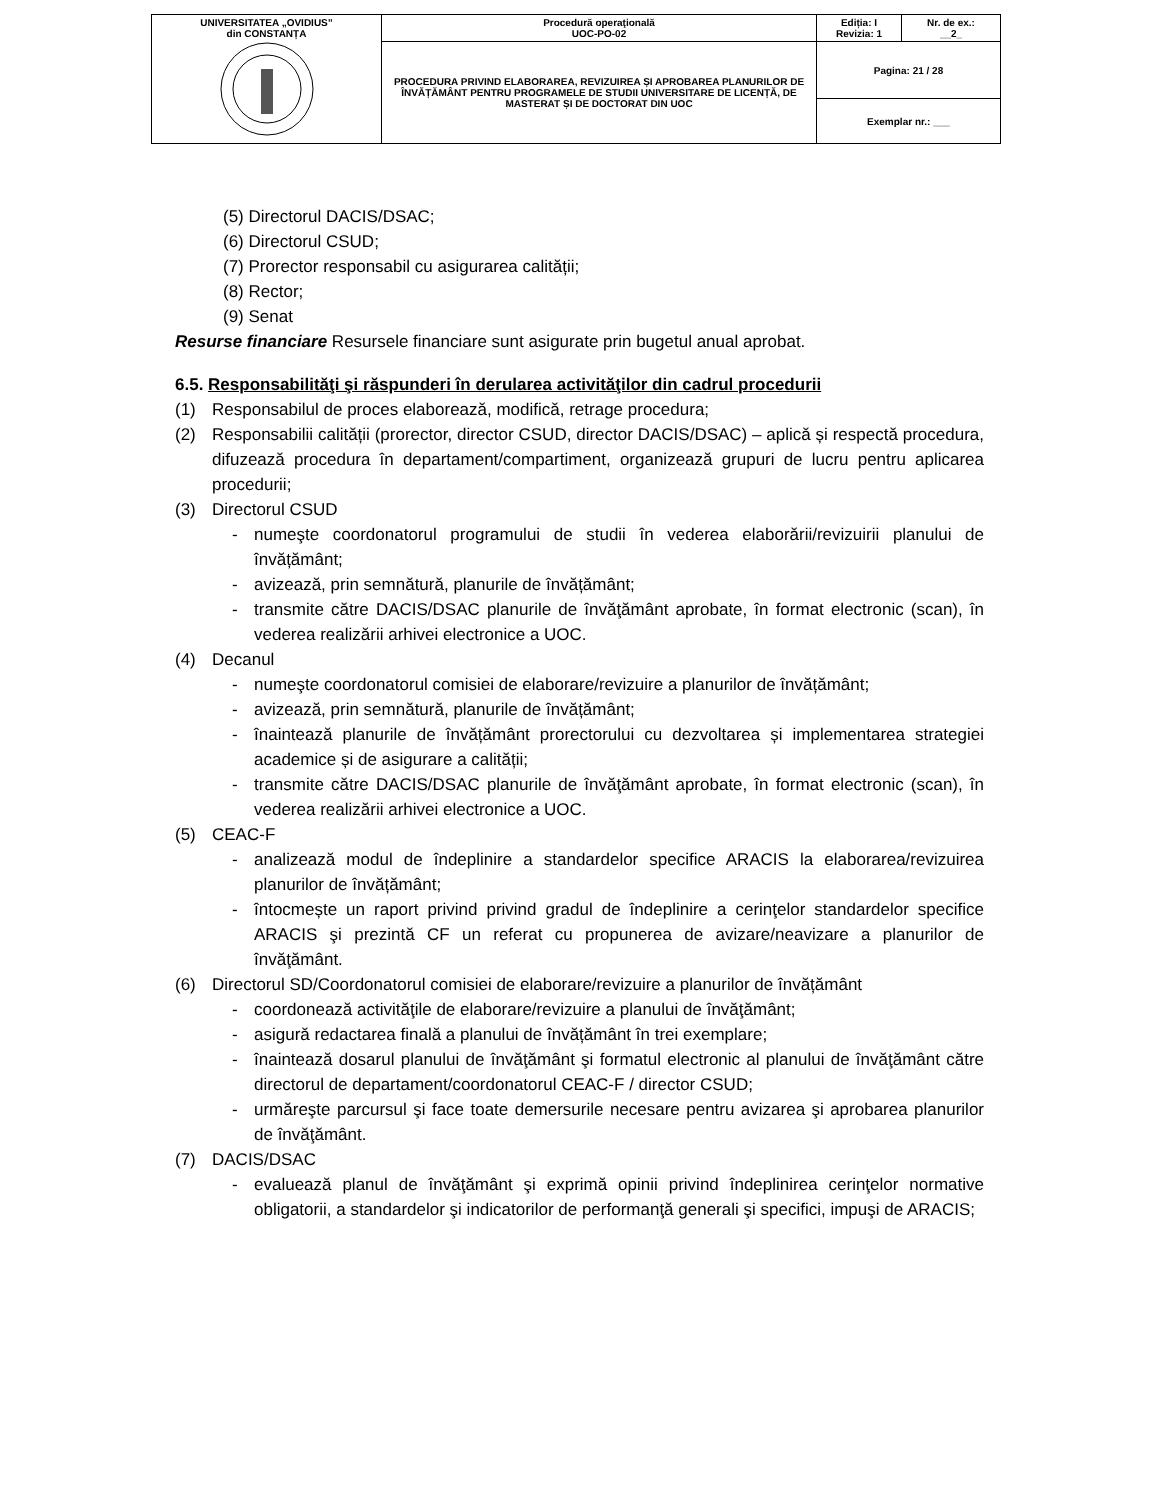| UNIVERSITATEA „OVIDIUS” din CONSTANȚA | Procedură operaţională UOC-PO-02 | Ediția: I Revizia: 1 | Nr. de ex.: __2_ |
| | PROCEDURA PRIVIND ELABORAREA, REVIZUIREA ȘI APROBAREA PLANURILOR DE ÎNVĂȚĂMÂNT PENTRU PROGRAMELE DE STUDII UNIVERSITARE DE LICENȚĂ, DE MASTERAT ȘI DE DOCTORAT DIN UOC | Pagina: 21 / 28 | |
| | | Exemplar nr.: ___ | |
(5) Directorul DACIS/DSAC;
(6) Directorul CSUD;
(7) Prorector responsabil cu asigurarea calității;
(8) Rector;
(9) Senat
Resurse financiare Resursele financiare sunt asigurate prin bugetul anual aprobat.
6.5. Responsabilităţi şi răspunderi în derularea activităţilor din cadrul procedurii
(1) Responsabilul de proces elaborează, modifică, retrage procedura;
(2) Responsabilii calității (prorector, director CSUD, director DACIS/DSAC) – aplică și respectă procedura, difuzează procedura în departament/compartiment, organizează grupuri de lucru pentru aplicarea procedurii;
(3) Directorul CSUD
- numeşte coordonatorul programului de studii în vederea elaborării/revizuirii planului de învățământ;
- avizează, prin semnătură, planurile de învățământ;
- transmite către DACIS/DSAC planurile de învăţământ aprobate, în format electronic (scan), în vederea realizării arhivei electronice a UOC.
(4) Decanul
- numeşte coordonatorul comisiei de elaborare/revizuire a planurilor de învățământ;
- avizează, prin semnătură, planurile de învățământ;
- înaintează planurile de învățământ prorectorului cu dezvoltarea și implementarea strategiei academice și de asigurare a calității;
- transmite către DACIS/DSAC planurile de învăţământ aprobate, în format electronic (scan), în vederea realizării arhivei electronice a UOC.
(5) CEAC-F
- analizează modul de îndeplinire a standardelor specifice ARACIS la elaborarea/revizuirea planurilor de învățământ;
- întocmește un raport privind privind gradul de îndeplinire a cerinţelor standardelor specifice ARACIS şi prezintă CF un referat cu propunerea de avizare/neavizare a planurilor de învăţământ.
(6) Directorul SD/Coordonatorul comisiei de elaborare/revizuire a planurilor de învățământ
- coordonează activităţile de elaborare/revizuire a planului de învăţământ;
- asigură redactarea finală a planului de învățământ în trei exemplare;
- înaintează dosarul planului de învăţământ şi formatul electronic al planului de învăţământ către directorul de departament/coordonatorul CEAC-F / director CSUD;
- urmăreşte parcursul şi face toate demersurile necesare pentru avizarea şi aprobarea planurilor de învăţământ.
(7) DACIS/DSAC
- evaluează planul de învăţământ şi exprimă opinii privind îndeplinirea cerinţelor normative obligatorii, a standardelor şi indicatorilor de performanţă generali şi specifici, impuşi de ARACIS;